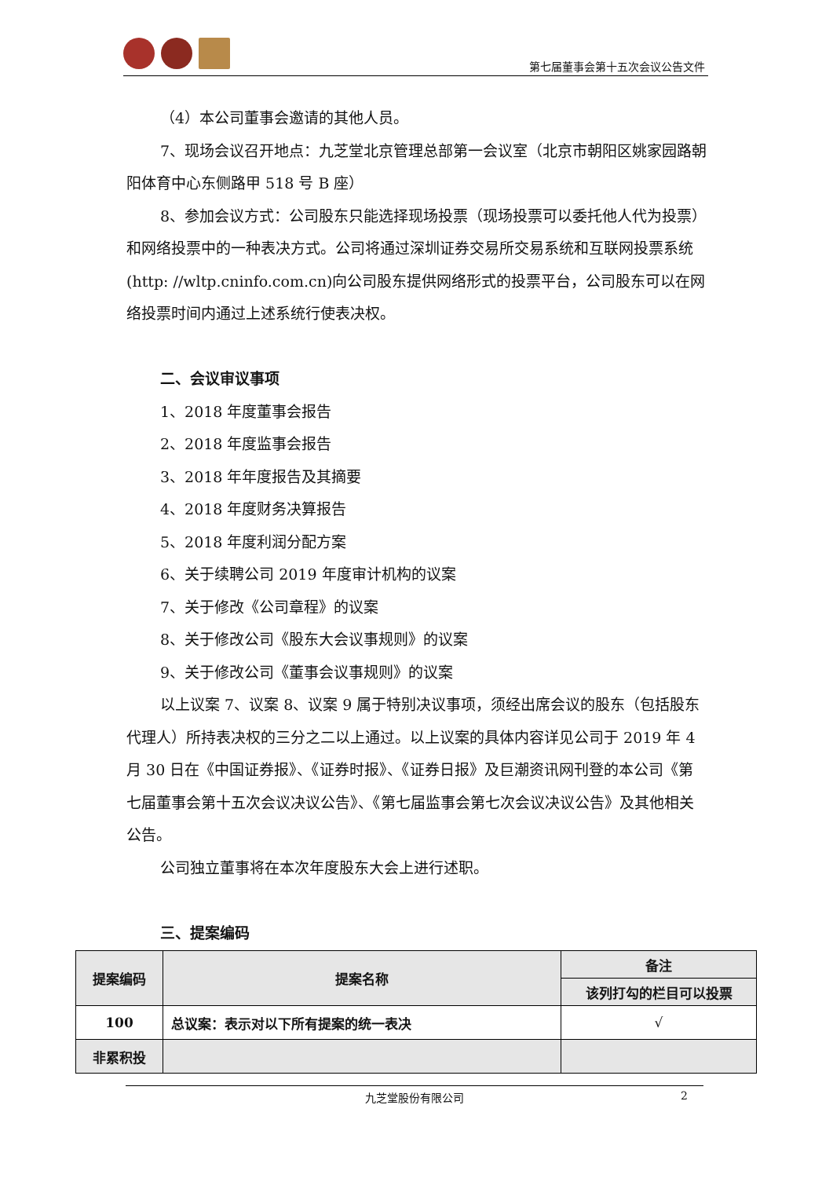第七届董事会第十五次会议公告文件
（4）本公司董事会邀请的其他人员。
7、现场会议召开地点：九芝堂北京管理总部第一会议室（北京市朝阳区姚家园路朝阳体育中心东侧路甲 518 号 B 座）
8、参加会议方式：公司股东只能选择现场投票（现场投票可以委托他人代为投票）和网络投票中的一种表决方式。公司将通过深圳证券交易所交易系统和互联网投票系统(http: //wltp.cninfo.com.cn)向公司股东提供网络形式的投票平台，公司股东可以在网络投票时间内通过上述系统行使表决权。
二、会议审议事项
1、2018 年度董事会报告
2、2018 年度监事会报告
3、2018 年年度报告及其摘要
4、2018 年度财务决算报告
5、2018 年度利润分配方案
6、关于续聘公司 2019 年度审计机构的议案
7、关于修改《公司章程》的议案
8、关于修改公司《股东大会议事规则》的议案
9、关于修改公司《董事会议事规则》的议案
以上议案 7、议案 8、议案 9 属于特别决议事项，须经出席会议的股东（包括股东代理人）所持表决权的三分之二以上通过。以上议案的具体内容详见公司于 2019 年 4 月 30 日在《中国证券报》、《证券时报》、《证券日报》及巨潮资讯网刊登的本公司《第七届董事会第十五次会议决议公告》、《第七届监事会第七次会议决议公告》及其他相关公告。
公司独立董事将在本次年度股东大会上进行述职。
三、提案编码
| 提案编码 | 提案名称 | 备注 |
| --- | --- | --- |
| | | 该列打勾的栏目可以投票 |
| 100 | 总议案：表示对以下所有提案的统一表决 | √ |
| 非累积投 | | |
九芝堂股份有限公司 2